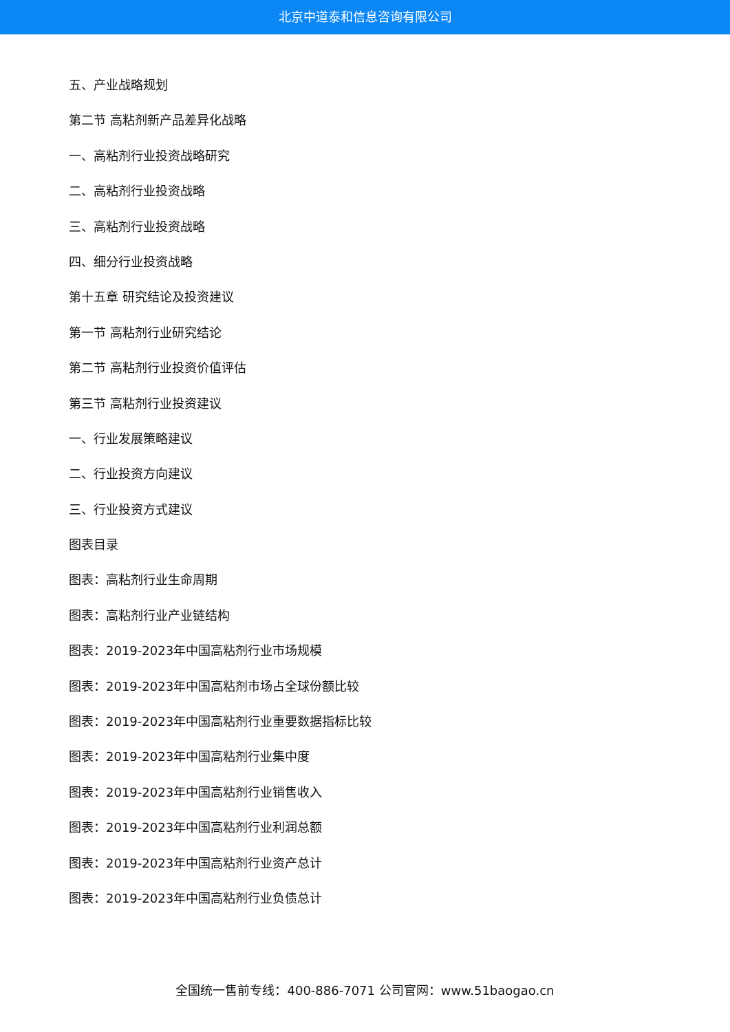北京中道泰和信息咨询有限公司
五、产业战略规划
第二节 高粘剂新产品差异化战略
一、高粘剂行业投资战略研究
二、高粘剂行业投资战略
三、高粘剂行业投资战略
四、细分行业投资战略
第十五章 研究结论及投资建议
第一节 高粘剂行业研究结论
第二节 高粘剂行业投资价值评估
第三节 高粘剂行业投资建议
一、行业发展策略建议
二、行业投资方向建议
三、行业投资方式建议
图表目录
图表：高粘剂行业生命周期
图表：高粘剂行业产业链结构
图表：2019-2023年中国高粘剂行业市场规模
图表：2019-2023年中国高粘剂市场占全球份额比较
图表：2019-2023年中国高粘剂行业重要数据指标比较
图表：2019-2023年中国高粘剂行业集中度
图表：2019-2023年中国高粘剂行业销售收入
图表：2019-2023年中国高粘剂行业利润总额
图表：2019-2023年中国高粘剂行业资产总计
图表：2019-2023年中国高粘剂行业负债总计
全国统一售前专线：400-886-7071 公司官网：www.51baogao.cn